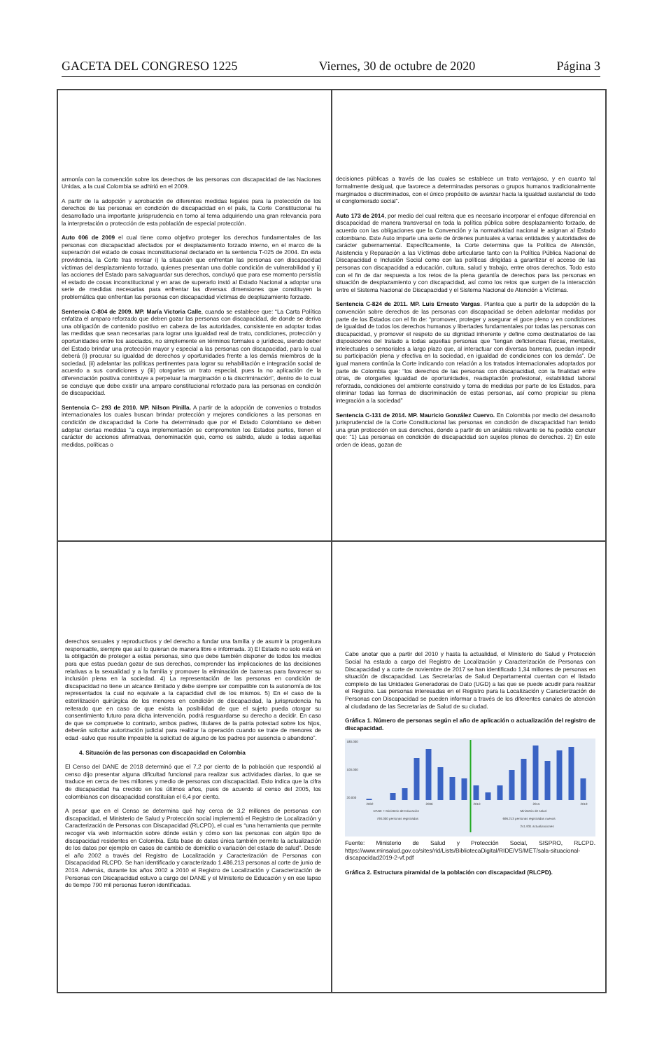GACETA DEL CONGRESO 1225 Viernes, 30 de octubre de 2020 Página 3
armonía con la convención sobre los derechos de las personas con discapacidad de las Naciones Unidas, a la cual Colombia se adhirió en el 2009.
A partir de la adopción y aprobación de diferentes medidas legales para la protección de los derechos de las personas en condición de discapacidad en el país, la Corte Constitucional ha desarrollado una importante jurisprudencia en torno al tema adquiriendo una gran relevancia para la interpretación o protección de esta población de especial protección.
Auto 006 de 2009 el cual tiene como objetivo proteger los derechos fundamentales de las personas con discapacidad afectados por el desplazamiento forzado interno, en el marco de la superación del estado de cosas inconstitucional declarado en la sentencia T-025 de 2004. En esta providencia, la Corte tras revisar i) la situación que enfrentan las personas con discapacidad víctimas del desplazamiento forzado, quienes presentan una doble condición de vulnerabilidad y ii) las acciones del Estado para salvaguardar sus derechos, concluyó que para ese momento persistía el estado de cosas inconstitucional y en aras de superarlo instó al Estado Nacional a adoptar una serie de medidas necesarias para enfrentar las diversas dimensiones que constituyen la problemática que enfrentan las personas con discapacidad víctimas de desplazamiento forzado.
Sentencia C-804 de 2009. MP. María Victoria Calle, cuando se establece que: “La Carta Política enfatiza el amparo reforzado que deben gozar las personas con discapacidad, de donde se deriva una obligación de contenido positivo en cabeza de las autoridades, consistente en adoptar todas las medidas que sean necesarias para lograr una igualdad real de trato, condiciones, protección y oportunidades entre los asociados, no simplemente en términos formales o jurídicos, siendo deber del Estado brindar una protección mayor y especial a las personas con discapacidad, para lo cual deberá (i) procurar su igualdad de derechos y oportunidades frente a los demás miembros de la sociedad, (ii) adelantar las políticas pertinentes para lograr su rehabilitación e integración social de acuerdo a sus condiciones y (iii) otorgarles un trato especial, pues la no aplicación de la diferenciación positiva contribuye a perpetuar la marginación o la discriminación”, dentro de lo cual se concluye que debe existir una amparo constitucional reforzado para las personas en condición de discapacidad.
Sentencia C– 293 de 2010. MP. Nilson Pinilla. A partir de la adopción de convenios o tratados internacionales los cuales buscan brindar protección y mejores condiciones a las personas en condición de discapacidad la Corte ha determinado que por el Estado Colombiano se deben adoptar ciertas medidas “a cuya implementación se comprometen los Estados partes, tienen el carácter de acciones afirmativas, denominación que, como es sabido, alude a todas aquellas medidas, políticas o
decisiones públicas a través de las cuales se establece un trato ventajoso, y en cuanto tal formalmente desigual, que favorece a determinadas personas o grupos humanos tradicionalmente marginados o discriminados, con el único propósito de avanzar hacia la igualdad sustancial de todo el conglomerado social”.
Auto 173 de 2014, por medio del cual reitera que es necesario incorporar el enfoque diferencial en discapacidad de manera transversal en toda la política pública sobre desplazamiento forzado, de acuerdo con las obligaciones que la Convención y la normatividad nacional le asignan al Estado colombiano. Este Auto imparte una serie de órdenes puntuales a varias entidades y autoridades de carácter gubernamental. Específicamente, la Corte determina que la Política de Atención, Asistencia y Reparación a las Víctimas debe articularse tanto con la Política Pública Nacional de Discapacidad e Inclusión Social como con las políticas dirigidas a garantizar el acceso de las personas con discapacidad a educación, cultura, salud y trabajo, entre otros derechos. Todo esto con el fin de dar respuesta a los retos de la plena garantía de derechos para las personas en situación de desplazamiento y con discapacidad, así como los retos que surgen de la interacción entre el Sistema Nacional de Discapacidad y el Sistema Nacional de Atención a Víctimas.
Sentencia C-824 de 2011. MP. Luis Ernesto Vargas. Plantea que a partir de la adopción de la convención sobre derechos de las personas con discapacidad se deben adelantar medidas por parte de los Estados con el fin de: “promover, proteger y asegurar el goce pleno y en condiciones de igualdad de todos los derechos humanos y libertades fundamentales por todas las personas con discapacidad, y promover el respeto de su dignidad inherente y define como destinatarios de las disposiciones del tratado a todas aquellas personas que “tengan deficiencias físicas, mentales, intelectuales o sensoriales a largo plazo que, al interactuar con diversas barreras, puedan impedir su participación plena y efectiva en la sociedad, en igualdad de condiciones con los demás”. De igual manera continúa la Corte indicando con relación a los tratados internacionales adoptados por parte de Colombia que: “los derechos de las personas con discapacidad, con la finalidad entre otras, de otorgarles igualdad de oportunidades, readaptación profesional, estabilidad laboral reforzada, condiciones del ambiente construido y toma de medidas por parte de los Estados, para eliminar todas las formas de discriminación de estas personas, así como propiciar su plena integración a la sociedad”
Sentencia C-131 de 2014. MP. Mauricio González Cuervo. En Colombia por medio del desarrollo jurisprudencial de la Corte Constitucional las personas en condición de discapacidad han tenido una gran protección en sus derechos, donde a partir de un análisis relevante se ha podido concluir que: “1) Las personas en condición de discapacidad son sujetos plenos de derechos. 2) En este orden de ideas, gozan de
derechos sexuales y reproductivos y del derecho a fundar una familia y de asumir la progenitura responsable, siempre que así lo quieran de manera libre e informada. 3) El Estado no solo está en la obligación de proteger a estas personas, sino que debe también disponer de todos los medios para que estas puedan gozar de sus derechos, comprender las implicaciones de las decisiones relativas a la sexualidad y a la familia y promover la eliminación de barreras para favorecer su inclusión plena en la sociedad. 4) La representación de las personas en condición de discapacidad no tiene un alcance ilimitado y debe siempre ser compatible con la autonomía de los representados la cual no equivale a la capacidad civil de los mismos. 5) En el caso de la esterilización quirúrgica de los menores en condición de discapacidad, la jurisprudencia ha reiterado que en caso de que exista la posibilidad de que el sujeto pueda otorgar su consentimiento futuro para dicha intervención, podrá resguardarse su derecho a decidir. En caso de que se compruebe lo contrario, ambos padres, titulares de la patria potestad sobre los hijos, deberán solicitar autorización judicial para realizar la operación cuando se trate de menores de edad -salvo que resulte imposible la solicitud de alguno de los padres por ausencia o abandono”.
4. Situación de las personas con discapacidad en Colombia
El Censo del DANE de 2018 determinó que el 7,2 por ciento de la población que respondió al censo dijo presentar alguna dificultad funcional para realizar sus actividades diarias, lo que se traduce en cerca de tres millones y medio de personas con discapacidad. Esto indica que la cifra de discapacidad ha crecido en los últimos años, pues de acuerdo al censo del 2005, los colombianos con discapacidad constituían el 6,4 por ciento.
A pesar que en el Censo se determina qué hay cerca de 3,2 millones de personas con discapacidad, el Ministerio de Salud y Protección social implementó el Registro de Localización y Caracterización de Personas con Discapacidad (RLCPD), el cual es “una herramienta que permite recoger vía web información sobre dónde están y cómo son las personas con algún tipo de discapacidad residentes en Colombia. Esta base de datos única también permite la actualización de los datos por ejemplo en casos de cambio de domicilio o variación del estado de salud”. Desde el año 2002 a través del Registro de Localización y Caracterización de Personas con Discapacidad RLCPD. Se han identificado y caracterizado 1.486.213 personas al corte de junio de 2019. Además, durante los años 2002 a 2010 el Registro de Localización y Caracterización de Personas con Discapacidad estuvo a cargo del DANE y el Ministerio de Educación y en ese lapso de tiempo 790 mil personas fueron identificadas.
Cabe anotar que a partir del 2010 y hasta la actualidad, el Ministerio de Salud y Protección Social ha estado a cargo del Registro de Localización y Caracterización de Personas con Discapacidad y a corte de noviembre de 2017 se han identificado 1,34 millones de personas en situación de discapacidad. Las Secretarías de Salud Departamental cuentan con el listado completo de las Unidades Generadoras de Dato (UGD) a las que se puede acudir para realizar el Registro. Las personas interesadas en el Registro para la Localización y Caracterización de Personas con Discapacidad se pueden informar a través de los diferentes canales de atención al ciudadano de las Secretarías de Salud de su ciudad.
Gráfica 1. Número de personas según el año de aplicación o actualización del registro de discapacidad.
180.000
100.000
20.000
2002
2006
2010
2015
2019
DANE + Ministerio de Educación
790.000 personas registradas
Ministerio de salud
696.213 personas registradas nuevas
241.931 actualizaciones
Fuente: Ministerio de Salud y Protección Social, SISPRO, RLCPD. https://www.minsalud.gov.co/sites/rid/Lists/BibliotecaDigital/RIDE/VS/MET/sala-situacional-discapacidad2019-2-vf.pdf
Gráfica 2. Estructura piramidal de la población con discapacidad (RLCPD).